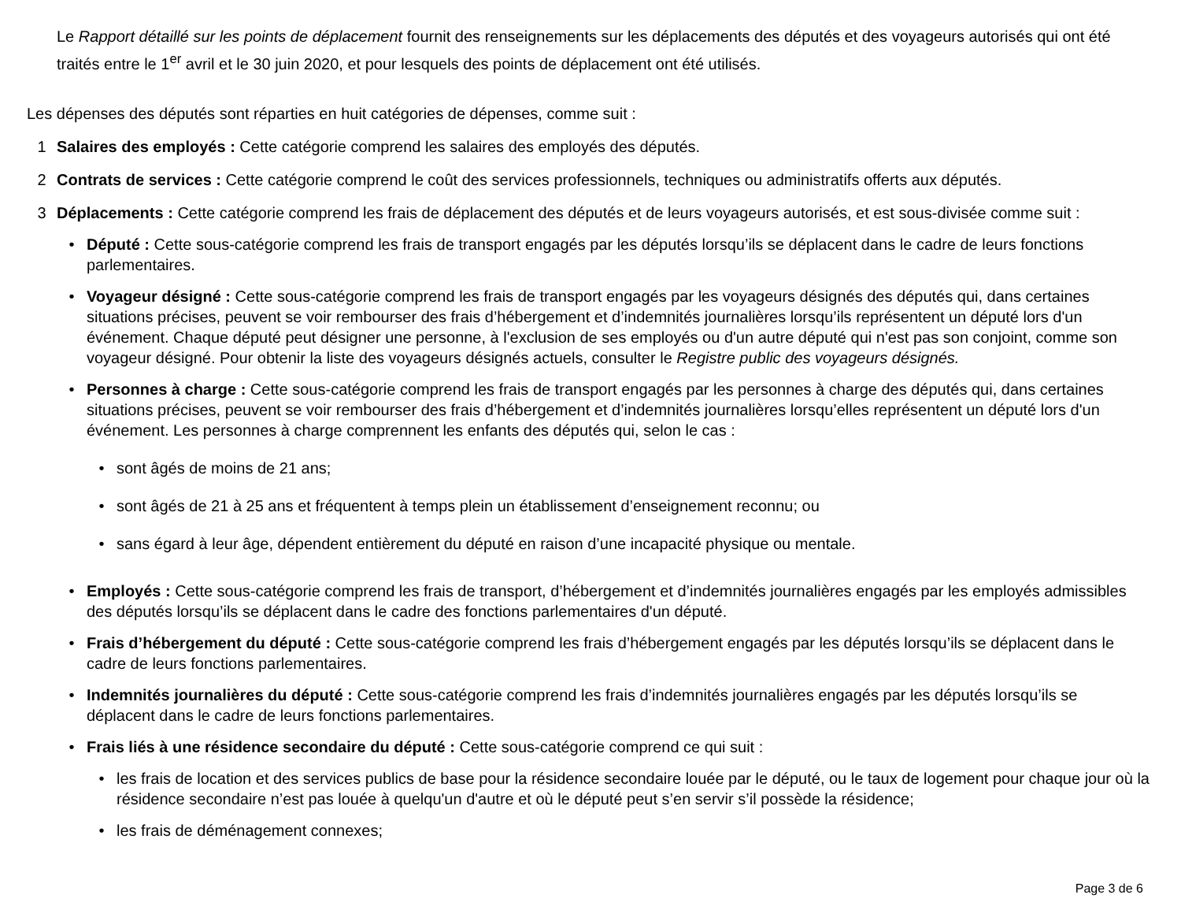Le Rapport détaillé sur les points de déplacement fournit des renseignements sur les déplacements des députés et des voyageurs autorisés qui ont été traités entre le 1<sup>er</sup> avril et le 30 juin 2020, et pour lesquels des points de déplacement ont été utilisés.
Les dépenses des députés sont réparties en huit catégories de dépenses, comme suit :
1 Salaires des employés : Cette catégorie comprend les salaires des employés des députés.
2 Contrats de services : Cette catégorie comprend le coût des services professionnels, techniques ou administratifs offerts aux députés.
3 Déplacements : Cette catégorie comprend les frais de déplacement des députés et de leurs voyageurs autorisés, et est sous-divisée comme suit :
• Député : Cette sous-catégorie comprend les frais de transport engagés par les députés lorsqu’ils se déplacent dans le cadre de leurs fonctions parlementaires.
• Voyageur désigné : Cette sous-catégorie comprend les frais de transport engagés par les voyageurs désignés des députés qui, dans certaines situations précises, peuvent se voir rembourser des frais d’hébergement et d’indemnités journalières lorsqu’ils représentent un député lors d'un événement. Chaque député peut désigner une personne, à l'exclusion de ses employés ou d'un autre député qui n'est pas son conjoint, comme son voyageur désigné. Pour obtenir la liste des voyageurs désignés actuels, consulter le Registre public des voyageurs désignés.
• Personnes à charge : Cette sous-catégorie comprend les frais de transport engagés par les personnes à charge des députés qui, dans certaines situations précises, peuvent se voir rembourser des frais d’hébergement et d’indemnités journalières lorsqu’elles représentent un député lors d'un événement. Les personnes à charge comprennent les enfants des députés qui, selon le cas :
• sont âgés de moins de 21 ans;
• sont âgés de 21 à 25 ans et fréquentent à temps plein un établissement d’enseignement reconnu; ou
• sans égard à leur âge, dépendent entièrement du député en raison d’une incapacité physique ou mentale.
• Employés : Cette sous-catégorie comprend les frais de transport, d’hébergement et d’indemnités journalières engagés par les employés admissibles des députés lorsqu’ils se déplacent dans le cadre des fonctions parlementaires d'un député.
• Frais d’hébergement du député : Cette sous-catégorie comprend les frais d’hébergement engagés par les députés lorsqu’ils se déplacent dans le cadre de leurs fonctions parlementaires.
• Indemnités journalières du député : Cette sous-catégorie comprend les frais d’indemnités journalières engagés par les députés lorsqu’ils se déplacent dans le cadre de leurs fonctions parlementaires.
• Frais liés à une résidence secondaire du député : Cette sous-catégorie comprend ce qui suit :
• les frais de location et des services publics de base pour la résidence secondaire louée par le député, ou le taux de logement pour chaque jour où la résidence secondaire n’est pas louée à quelqu'un d'autre et où le député peut s’en servir s’il possède la résidence;
• les frais de déménagement connexes;
Page 3 de 6